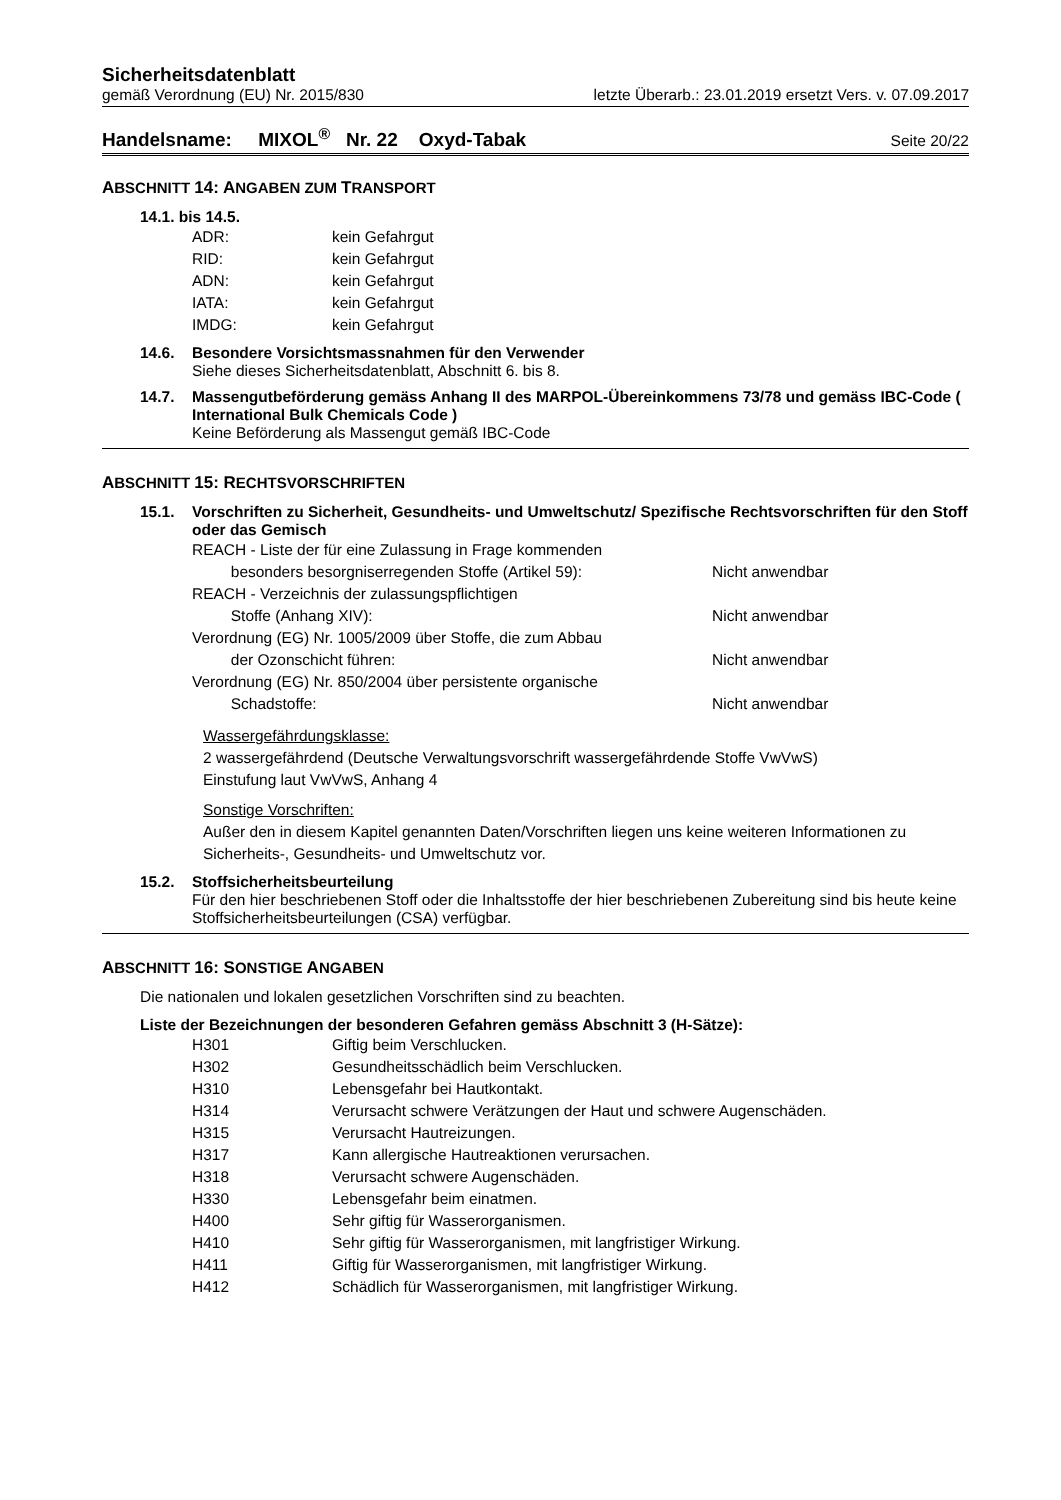Sicherheitsdatenblatt
gemäß Verordnung (EU) Nr. 2015/830 letzte Überarb.: 23.01.2019 ersetzt Vers. v. 07.09.2017
Handelsname: MIXOL<sup>®</sup> Nr. 22 Oxyd-Tabak Seite 20/22
ABSCHNITT 14: ANGABEN ZUM TRANSPORT
14.1. bis 14.5.
| ADR: | kein Gefahrgut |
| RID: | kein Gefahrgut |
| ADN: | kein Gefahrgut |
| IATA: | kein Gefahrgut |
| IMDG: | kein Gefahrgut |
14.6. Besondere Vorsichtsmassnahmen für den Verwender
Siehe dieses Sicherheitsdatenblatt, Abschnitt 6. bis 8.
14.7. Massengutbeförderung gemäss Anhang II des MARPOL-Übereinkommens 73/78 und gemäss IBC-Code ( International Bulk Chemicals Code )
Keine Beförderung als Massengut gemäß IBC-Code
ABSCHNITT 15: RECHTSVORSCHRIFTEN
15.1. Vorschriften zu Sicherheit, Gesundheits- und Umweltschutz/ Spezifische Rechtsvorschriften für den Stoff oder das Gemisch
| REACH - Liste der für eine Zulassung in Frage kommenden besonders besorgniserregenden Stoffe (Artikel 59): | Nicht anwendbar |
| REACH - Verzeichnis der zulassungspflichtigen Stoffe (Anhang XIV): | Nicht anwendbar |
| Verordnung (EG) Nr. 1005/2009 über Stoffe, die zum Abbau der Ozonschicht führen: | Nicht anwendbar |
| Verordnung (EG) Nr. 850/2004 über persistente organische Schadstoffe: | Nicht anwendbar |
Wassergefährdungsklasse:
2 wassergefährdend (Deutsche Verwaltungsvorschrift wassergefährdende Stoffe VwVwS)
Einstufung laut VwVwS, Anhang 4
Sonstige Vorschriften:
Außer den in diesem Kapitel genannten Daten/Vorschriften liegen uns keine weiteren Informationen zu Sicherheits-, Gesundheits- und Umweltschutz vor.
15.2. Stoffsicherheitsbeurteilung
Für den hier beschriebenen Stoff oder die Inhaltsstoffe der hier beschriebenen Zubereitung sind bis heute keine Stoffsicherheitsbeurteilungen (CSA) verfügbar.
ABSCHNITT 16: SONSTIGE ANGABEN
Die nationalen und lokalen gesetzlichen Vorschriften sind zu beachten.
Liste der Bezeichnungen der besonderen Gefahren gemäss Abschnitt 3 (H-Sätze):
| H301 | Giftig beim Verschlucken. |
| H302 | Gesundheitsschädlich beim Verschlucken. |
| H310 | Lebensgefahr bei Hautkontakt. |
| H314 | Verursacht schwere Verätzungen der Haut und schwere Augenschäden. |
| H315 | Verursacht Hautreizungen. |
| H317 | Kann allergische Hautreaktionen verursachen. |
| H318 | Verursacht schwere Augenschäden. |
| H330 | Lebensgefahr beim einatmen. |
| H400 | Sehr giftig für Wasserorganismen. |
| H410 | Sehr giftig für Wasserorganismen, mit langfristiger Wirkung. |
| H411 | Giftig für Wasserorganismen, mit langfristiger Wirkung. |
| H412 | Schädlich für Wasserorganismen, mit langfristiger Wirkung. |